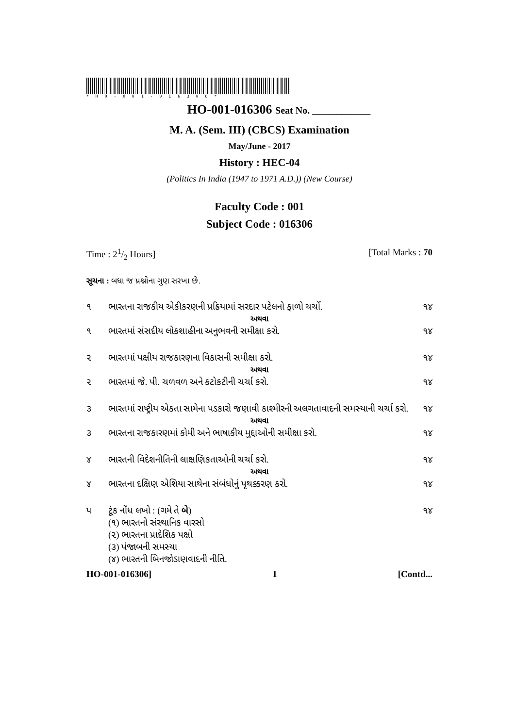*H0-001-016306*
HO-001-016306 Seat No. ____________
M. A. (Sem. III) (CBCS) Examination
May/June - 2017
History : HEC-04
(Politics In India (1947 to 1971 A.D.)) (New Course)
Faculty Code : 001
Subject Code : 016306
Time : 21/2 Hours] [Total Marks : 70
સૂચના : બધા જ પ્રશ્નોના ગુણ સરખા છે.
૧ ભારતના રાજકીય એકીકરણની પ્રક્રિયામાં સરદાર પટેલનો ફાળો ચર્ચો. ૧૪
અથવા
૧ ભારતમાં સંસદીય લોકશાહીના અનુભવની સમીક્ષા કરો. ૧૪
૨ ભારતમાં પક્ષીય રાજકારણના વિકાસની સમીક્ષા કરો. ૧૪
અથવા
૨ ભારતમાં જે. પી. ચળવળ અને કટોકટીની ચર્ચા કરો. ૧૪
૩ ભારતમાં રાષ્ટ્રીય એકતા સામેના પડકારો જણાવી કાશ્મીરની અલગતાવાદની સમસ્યાની ચર્ચા કરો. ૧૪
અથવા
૩ ભારતના રાજકારણમાં કોમી અને ભાષાકીય મુદ્દાઓની સમીક્ષા કરો. ૧૪
૪ ભારતની વિદેશનીતિની લાક્ષણિકતાઓની ચર્ચા કરો. ૧૪
અથવા
૪ ભારતના દક્ષિણ એશિયા સાથેના સંબંધોનું પૃથક્કરણ કરો. ૧૪
૫ ટૂંક નોંધ લખો : (ગમે તે બે)
(૧) ભારતનો સંસ્થાનિક વારસો
(૨) ભારતના પ્રાદેશિક પક્ષો
(૩) પંજાબની સમસ્યા
(૪) ભારતની બિનજોડાણવાદની નીતિ. ૧૪
HO-001-016306] 1 [Contd...